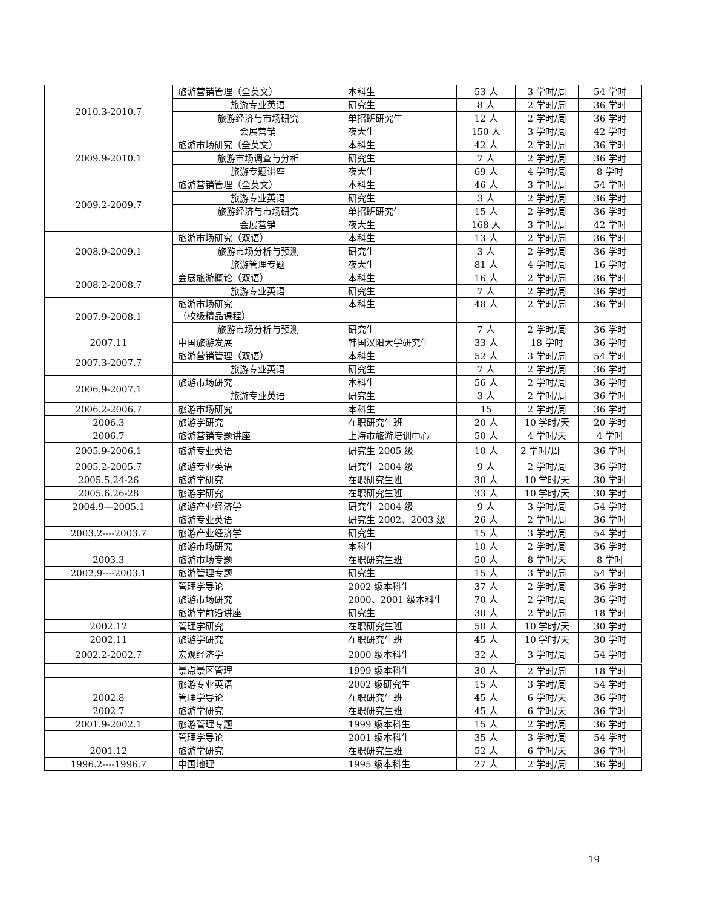| 2010.3-2010.7 | 旅游营销管理（全英文） | 本科生 | 53 人 | 3 学时/周 | 54 学时 |
| | 旅游专业英语 | 研究生 | 8 人 | 2 学时/周 | 36 学时 |
| | 旅游经济与市场研究 | 单招班研究生 | 12 人 | 2 学时/周 | 36 学时 |
| | 会展营销 | 夜大生 | 150 人 | 3 学时/周 | 42 学时 |
| 2009.9-2010.1 | 旅游市场研究（全英文） | 本科生 | 42 人 | 2 学时/周 | 36 学时 |
| | 旅游市场调查与分析 | 研究生 | 7 人 | 2 学时/周 | 36 学时 |
| | 旅游专题讲座 | 夜大生 | 69 人 | 4 学时/周 | 8 学时 |
| 2009.2-2009.7 | 旅游营销管理（全英文） | 本科生 | 46 人 | 3 学时/周 | 54 学时 |
| | 旅游专业英语 | 研究生 | 3 人 | 2 学时/周 | 36 学时 |
| | 旅游经济与市场研究 | 单招班研究生 | 15 人 | 2 学时/周 | 36 学时 |
| | 会展营销 | 夜大生 | 168 人 | 3 学时/周 | 42 学时 |
| 2008.9-2009.1 | 旅游市场研究（双语） | 本科生 | 13 人 | 2 学时/周 | 36 学时 |
| | 旅游市场分析与预测 | 研究生 | 3 人 | 2 学时/周 | 36 学时 |
| | 旅游管理专题 | 夜大生 | 81 人 | 4 学时/周 | 16 学时 |
| 2008.2-2008.7 | 会展旅游概论（双语） | 本科生 | 16 人 | 2 学时/周 | 36 学时 |
| | 旅游专业英语 | 研究生 | 7 人 | 2 学时/周 | 36 学时 |
| 2007.9-2008.1 | 旅游市场研究 （校级精品课程） | 本科生 | 48 人 | 2 学时/周 | 36 学时 |
| | 旅游市场分析与预测 | 研究生 | 7 人 | 2 学时/周 | 36 学时 |
| 2007.11 | 中国旅游发展 | 韩国汉阳大学研究生 | 33 人 | 18 学时 | 36 学时 |
| 2007.3-2007.7 | 旅游营销管理（双语） | 本科生 | 52 人 | 3 学时/周 | 54 学时 |
| | 旅游专业英语 | 研究生 | 7 人 | 2 学时/周 | 36 学时 |
| 2006.9-2007.1 | 旅游市场研究 | 本科生 | 56 人 | 2 学时/周 | 36 学时 |
| | 旅游专业英语 | 研究生 | 3 人 | 2 学时/周 | 36 学时 |
| 2006.2-2006.7 | 旅游市场研究 | 本科生 | 15 | 2 学时/周 | 36 学时 |
| 2006.3 | 旅游学研究 | 在职研究生班 | 20 人 | 10 学时/天 | 20 学时 |
| 2006.7 | 旅游营销专题讲座 | 上海市旅游培训中心 | 50 人 | 4 学时/天 | 4 学时 |
| 2005.9-2006.1 | 旅游专业英语 | 研究生 2005 级 | 10 人 | 2 学时/周 | 36 学时 |
| 2005.2-2005.7 | 旅游专业英语 | 研究生 2004 级 | 9 人 | 2 学时/周 | 36 学时 |
| 2005.5.24-26 | 旅游学研究 | 在职研究生班 | 30 人 | 10 学时/天 | 30 学时 |
| 2005.6.26-28 | 旅游学研究 | 在职研究生班 | 33 人 | 10 学时/天 | 30 学时 |
| 2004.9—2005.1 | 旅游产业经济学 | 研究生 2004 级 | 9 人 | 3 学时/周 | 54 学时 |
| | 旅游专业英语 | 研究生 2002、2003 级 | 26 人 | 2 学时/周 | 36 学时 |
| 2003.2----2003.7 | 旅游产业经济学 | 研究生 | 15 人 | 3 学时/周 | 54 学时 |
| | 旅游市场研究 | 本科生 | 10 人 | 2 学时/周 | 36 学时 |
| 2003.3 | 旅游市场专题 | 在职研究生班 | 50 人 | 8 学时/天 | 8 学时 |
| 2002.9----2003.1 | 旅游管理专题 | 研究生 | 15 人 | 3 学时/周 | 54 学时 |
| | 管理学导论 | 2002 级本科生 | 37 人 | 2 学时/周 | 36 学时 |
| | 旅游市场研究 | 2000、2001 级本科生 | 70 人 | 2 学时/周 | 36 学时 |
| | 旅游学前沿讲座 | 研究生 | 30 人 | 2 学时/周 | 18 学时 |
| 2002.12 | 管理学研究 | 在职研究生班 | 50 人 | 10 学时/天 | 30 学时 |
| 2002.11 | 旅游学研究 | 在职研究生班 | 45 人 | 10 学时/天 | 30 学时 |
| 2002.2-2002.7 | 宏观经济学 | 2000 级本科生 | 32 人 | 3 学时/周 | 54 学时 |
| | 景点景区管理 | 1999 级本科生 | 30 人 | 2 学时/周 | 18 学时 |
| | 旅游专业英语 | 2002 级研究生 | 15 人 | 3 学时/周 | 54 学时 |
| 2002.8 | 管理学导论 | 在职研究生班 | 45 人 | 6 学时/天 | 36 学时 |
| 2002.7 | 旅游学研究 | 在职研究生班 | 45 人 | 6 学时/天 | 36 学时 |
| 2001.9-2002.1 | 旅游管理专题 | 1999 级本科生 | 15 人 | 2 学时/周 | 36 学时 |
| | 管理学导论 | 2001 级本科生 | 35 人 | 3 学时/周 | 54 学时 |
| 2001.12 | 旅游学研究 | 在职研究生班 | 52 人 | 6 学时/天 | 36 学时 |
| 1996.2----1996.7 | 中国地理 | 1995 级本科生 | 27 人 | 2 学时/周 | 36 学时 |
19